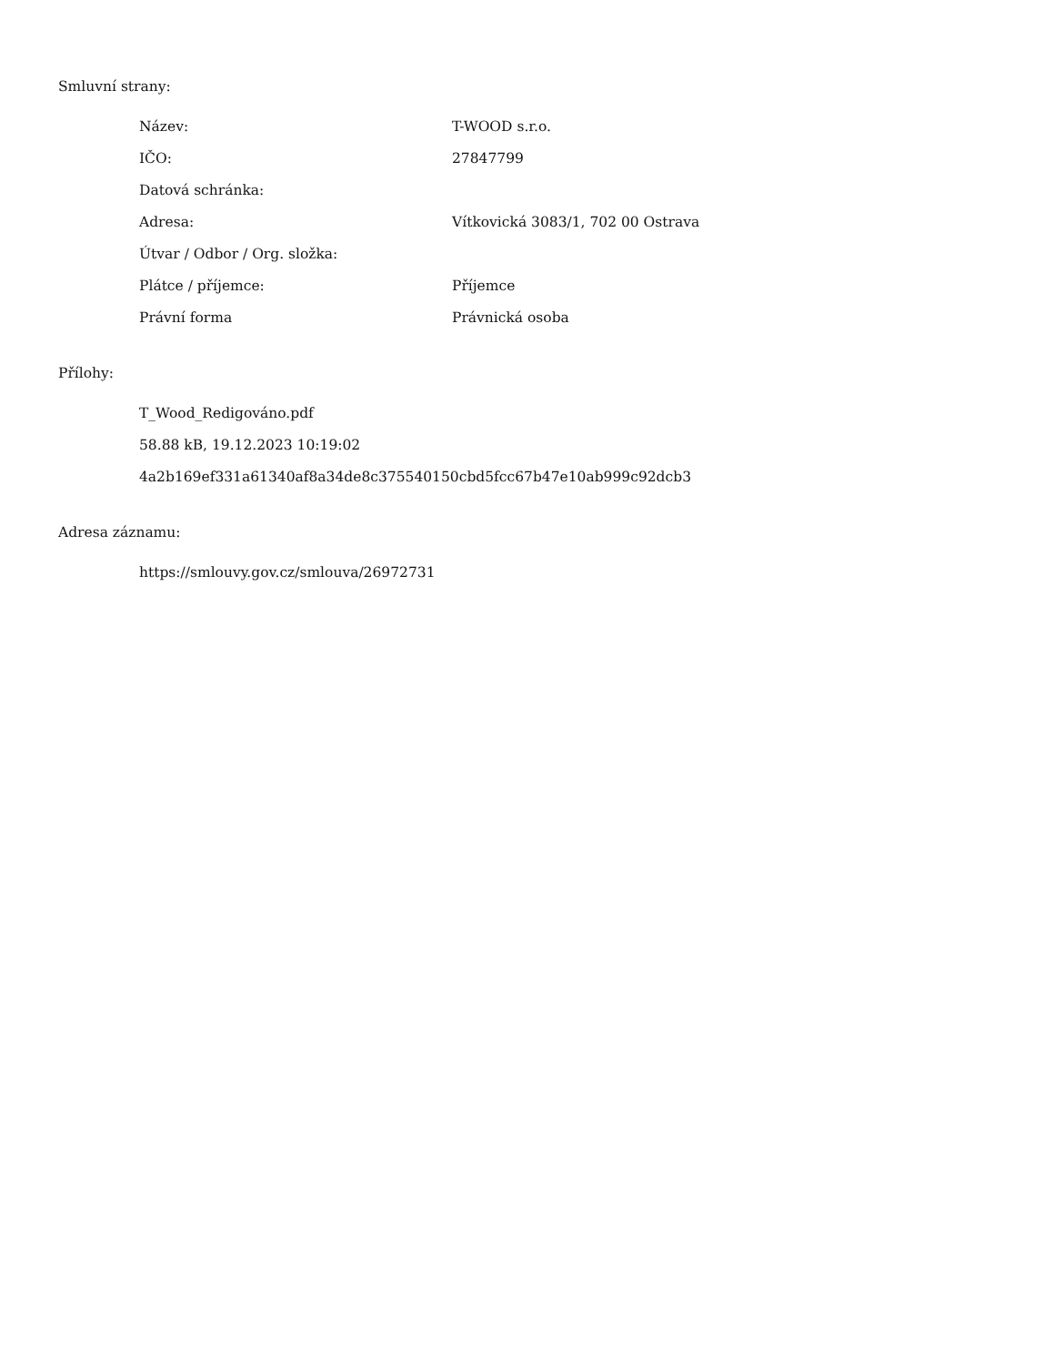Smluvní strany:
| Název: | T-WOOD s.r.o. |
| IČO: | 27847799 |
| Datová schránka: | |
| Adresa: | Vítkovická 3083/1, 702 00 Ostrava |
| Útvar / Odbor / Org. složka: | |
| Plátce / příjemce: | Příjemce |
| Právní forma | Právnická osoba |
Přílohy:
T_Wood_Redigováno.pdf
58.88 kB, 19.12.2023 10:19:02
4a2b169ef331a61340af8a34de8c375540150cbd5fcc67b47e10ab999c92dcb3
Adresa záznamu:
https://smlouvy.gov.cz/smlouva/26972731